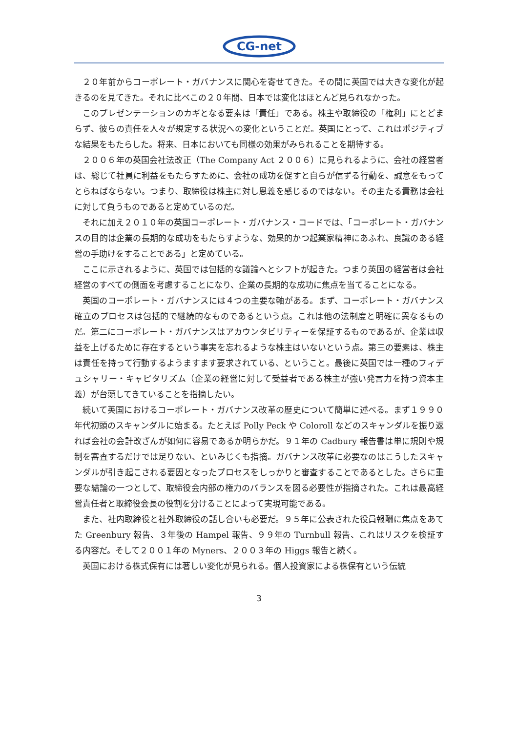CG-net
２０年前からコーポレート・ガバナンスに関心を寄せてきた。その間に英国では大きな変化が起きるのを見てきた。それに比べこの２０年間、日本では変化はほとんど見られなかった。
このプレゼンテーションのカギとなる要素は「責任」である。株主や取締役の「権利」にとどまらず、彼らの責任を人々が規定する状況への変化ということだ。英国にとって、これはポジティブな結果をもたらした。将来、日本においても同様の効果がみられることを期待する。
２００６年の英国会社法改正（The Company Act ２００６）に見られるように、会社の経営者は、総じて社員に利益をもたらすために、会社の成功を促すと自らが信ずる行動を、誠意をもってとらねばならない。つまり、取締役は株主に対し恩義を感じるのではない。その主たる責務は会社に対して負うものであると定めているのだ。
それに加え２０１０年の英国コーポレート・ガバナンス・コードでは、「コーポレート・ガバナンスの目的は企業の長期的な成功をもたらすような、効果的かつ起業家精神にあふれ、良識のある経営の手助けをすることである」と定めている。
ここに示されるように、英国では包括的な議論へとシフトが起きた。つまり英国の経営者は会社経営のすべての側面を考慮することになり、企業の長期的な成功に焦点を当てることになる。
英国のコーポレート・ガバナンスには４つの主要な軸がある。まず、コーポレート・ガバナンス確立のプロセスは包括的で継続的なものであるという点。これは他の法制度と明確に異なるものだ。第二にコーポレート・ガバナンスはアカウンタビリティーを保証するものであるが、企業は収益を上げるために存在するという事実を忘れるような株主はいないという点。第三の要素は、株主は責任を持って行動するようますます要求されている、ということ。最後に英国では一種のフィデュシャリー・キャピタリズム（企業の経営に対して受益者である株主が強い発言力を持つ資本主義）が台頭してきていることを指摘したい。
続いて英国におけるコーポレート・ガバナンス改革の歴史について簡単に述べる。まず１９９０年代初頭のスキャンダルに始まる。たとえば Polly Peck や Coloroll などのスキャンダルを振り返れば会社の会計改ざんが如何に容易であるか明らかだ。９１年の Cadbury 報告書は単に規則や規制を審査するだけでは足りない、といみじくも指摘。ガバナンス改革に必要なのはこうしたスキャンダルが引き起こされる要因となったプロセスをしっかりと審査することであるとした。さらに重要な結論の一つとして、取締役会内部の権力のバランスを図る必要性が指摘された。これは最高経営責任者と取締役会長の役割を分けることによって実現可能である。
また、社内取締役と社外取締役の話し合いも必要だ。９５年に公表された役員報酬に焦点をあてた Greenbury 報告、３年後の Hampel 報告、９９年の Turnbull 報告、これはリスクを検証する内容だ。そして２００１年の Myners、２００３年の Higgs 報告と続く。
英国における株式保有には著しい変化が見られる。個人投資家による株保有という伝統
3